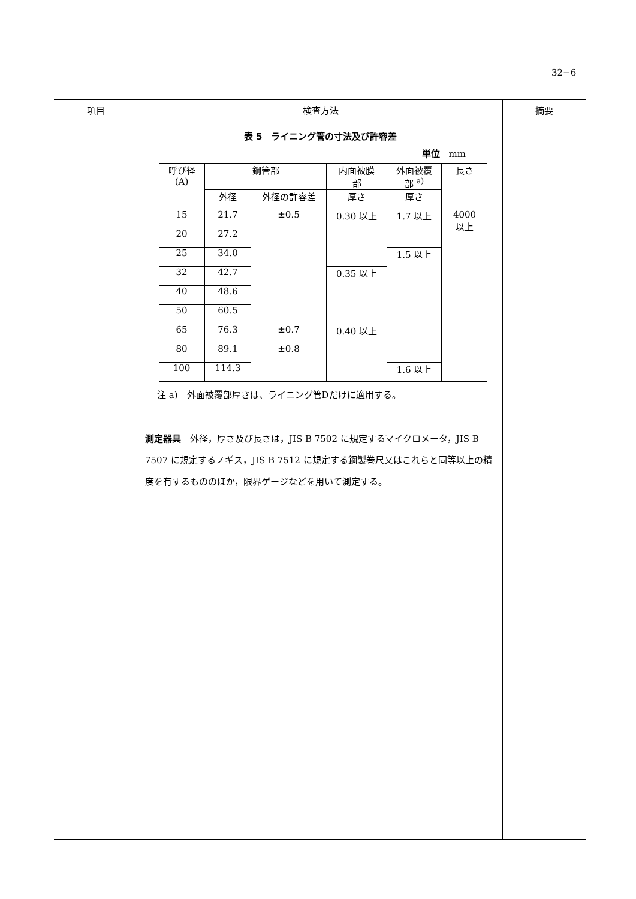32−6
| 項目 | 検査方法 | 摘要 |
| --- | --- | --- |
| | 表 5 ライニング管の寸法及び許容差 単位 mm / 呼び径 (A) / 鋼管部 / / 内面被膜 部 / 外面被覆 部 <sup>a)</sup> / 長さ / / / 外径 / 外径の許容差 / 厚さ / 厚さ / / / 15 / 21.7 / ±0.5 / 0.30 以上 / 1.7 以上 / 4000 以上 / / 20 / 27.2 / / / / / / 25 / 34.0 / / / 1.5 以上 / / / 32 / 42.7 / / 0.35 以上 / / / / 40 / 48.6 / / / / / / 50 / 60.5 / / / / / / 65 / 76.3 / ±0.7 / 0.40 以上 / / / / 80 / 89.1 / ±0.8 / / / / / 100 / 114.3 / / / 1.6 以上 / / 注 a) 外面被覆部厚さは、ライニング管Dだけに適用する。 測定器具 外径，厚さ及び長さは，JIS B 7502 に規定するマイクロメータ，JIS B 7507 に規定するノギス，JIS B 7512 に規定する鋼製巻尺又はこれらと同等以上の精度を有するもののほか，限界ゲージなどを用いて測定する。 | |